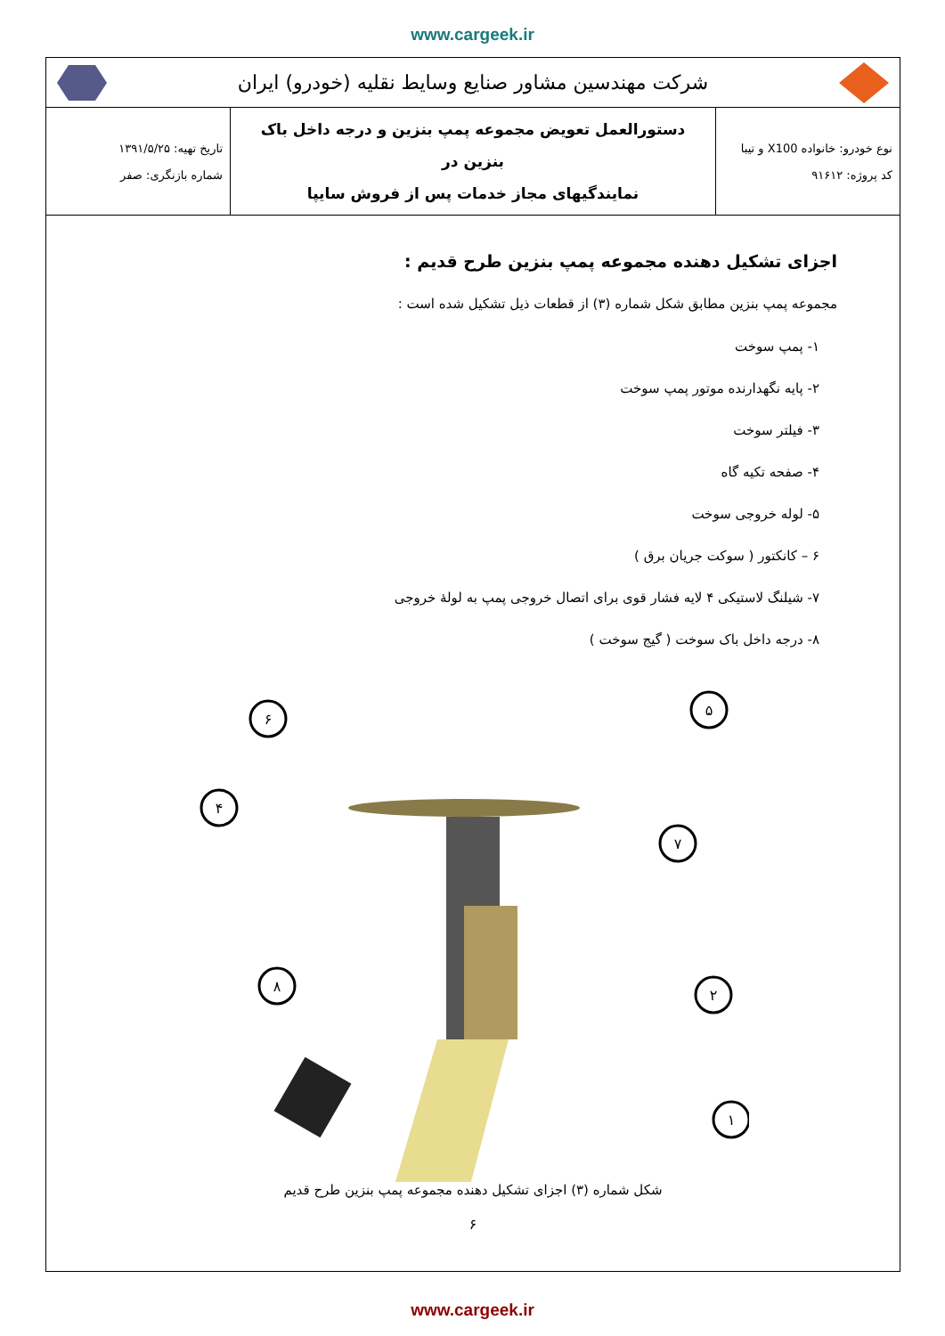www.cargeek.ir
شرکت مهندسین مشاور صنایع وسایط نقلیه (خودرو) ایران
| نوع خودرو: خانواده X100 و تیبا کد پروژه: ۹۱۶۱۲ | دستورالعمل تعویض مجموعه پمپ بنزین و درجه داخل باک بنزین در نمایندگیهای مجاز خدمات پس از فروش سایپا | تاریخ تهیه: ۱۳۹۱/۵/۲۵ شماره بازنگری: صفر |
اجزای تشکیل دهنده مجموعه پمپ بنزین طرح قدیم :
مجموعه پمپ بنزین مطابق شکل شماره (۳) از قطعات ذیل تشکیل شده است :
۱- پمپ سوخت
۲- پایه نگهدارنده موتور پمپ سوخت
۳- فیلتر سوخت
۴- صفحه تکیه گاه
۵- لوله خروجی سوخت
۶ – کانکتور ( سوکت جریان برق )
۷- شیلنگ لاستیکی ۴ لایه فشار قوی برای اتصال خروجی پمپ به لولهٔ خروجی
۸- درجه داخل باک سوخت ( گیج سوخت )
۶
۵
۴
۷
۸
۲
۱
شکل شماره (۳) اجزای تشکیل دهنده مجموعه پمپ بنزین طرح قدیم
۶
www.cargeek.ir